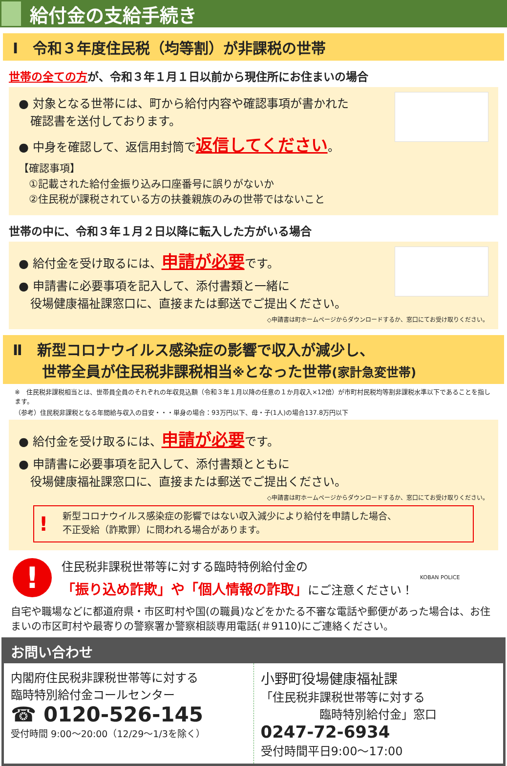給付金の支給手続き
Ⅰ　令和３年度住民税（均等割）が非課税の世帯
世帯の全ての方が、令和３年１月１日以前から現住所にお住まいの場合
● 対象となる世帯には、町から給付内容や確認事項が書かれた
　確認書を送付しております。
● 中身を確認して、返信用封筒で返信してください。
【確認事項】
　①記載された給付金振り込み口座番号に誤りがないか
　②住民税が課税されている方の扶養親族のみの世帯ではないこと
世帯の中に、令和３年１月２日以降に転入した方がいる場合
● 給付金を受け取るには、申請が必要です。
● 申請書に必要事項を記入して、添付書類と一緒に
　役場健康福祉課窓口に、直接または郵送でご提出ください。
◇申請書は町ホームページからダウンロードするか、窓口にてお受け取りください。
Ⅱ　新型コロナウイルス感染症の影響で収入が減少し、
　　世帯全員が住民税非課税相当※となった世帯(家計急変世帯)
※　住民税非課税相当とは、世帯員全員のそれぞれの年収見込額（令和３年１月以降の任意の１か月収入×12倍）が市町村民税均等割非課税水準以下であることを指します。
（参考）住民税非課税となる年間給与収入の目安・・・単身の場合：93万円以下、母・子(1人)の場合137.8万円以下
● 給付金を受け取るには、申請が必要です。
● 申請書に必要事項を記入して、添付書類とともに
　役場健康福祉課窓口に、直接または郵送でご提出ください。
◇申請書は町ホームページからダウンロードするか、窓口にてお受け取りください。
! 新型コロナウイルス感染症の影響ではない収入減少により給付を申請した場合、
不正受給（詐欺罪）に問われる場合があります。
!
住民税非課税世帯等に対する臨時特例給付金の
「振り込め詐欺」や「個人情報の詐取」にご注意ください！
KOBAN POLICE
自宅や職場などに都道府県・市区町村や国(の職員)などをかたる不審な電話や郵便があった場合は、お住まいの市区町村や最寄りの警察署か警察相談専用電話(＃9110)にご連絡ください。
お問い合わせ
内閣府住民税非課税世帯等に対する
臨時特別給付金コールセンター
☎ 0120-526-145
受付時間 9:00～20:00（12/29～1/3を除く）
小野町役場健康福祉課
「住民税非課税世帯等に対する
　　　　　臨時特別給付金」窓口
0247-72-6934
受付時間平日9:00～17:00